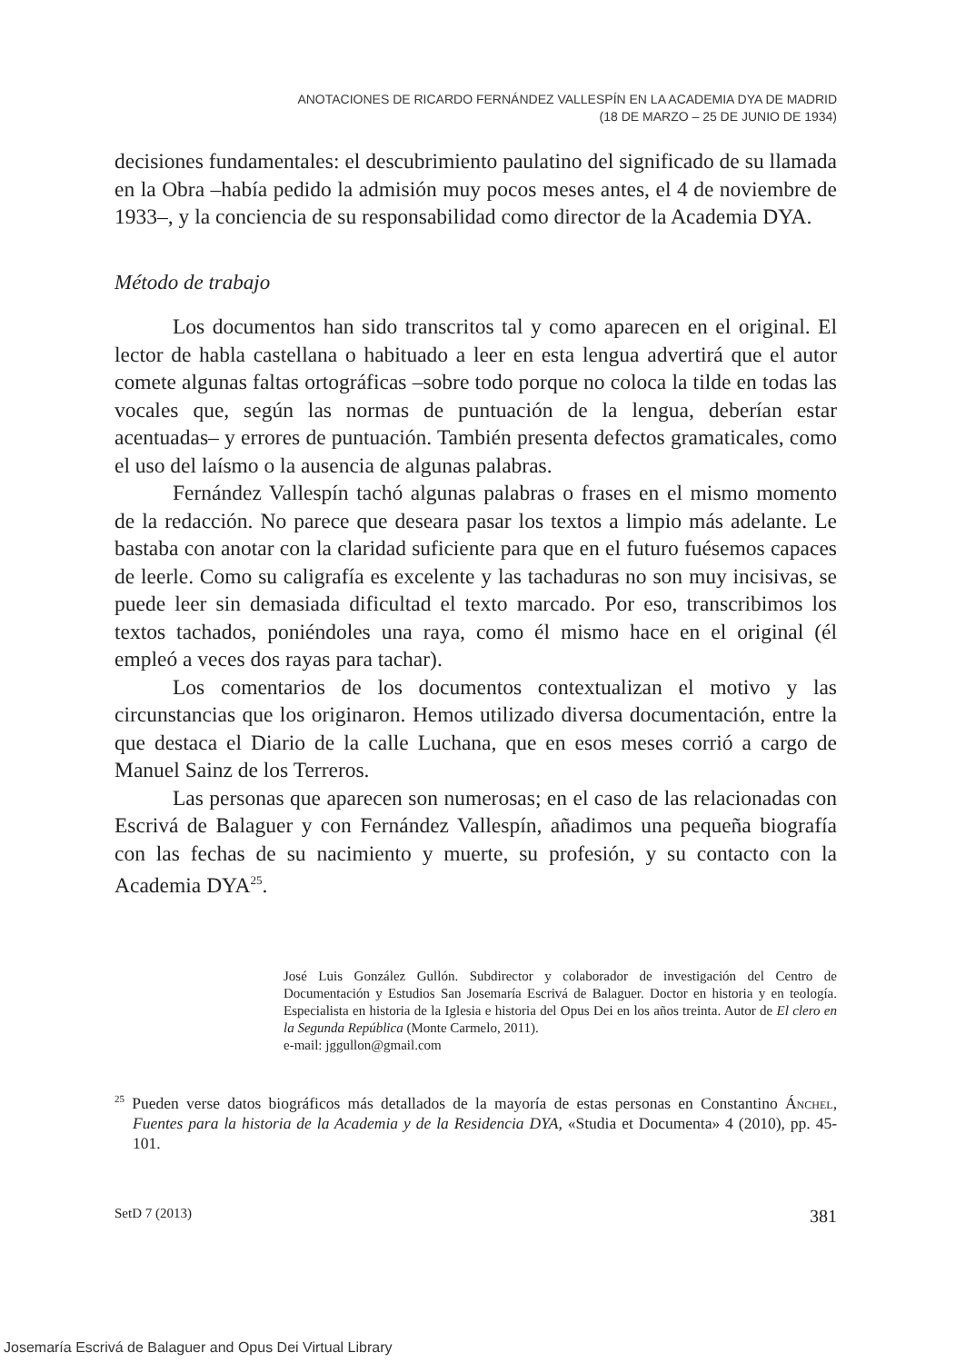ANOTACIONES DE RICARDO FERNÁNDEZ VALLESPÍN EN LA ACADEMIA DYA DE MADRID
(18 DE MARZO – 25 DE JUNIO DE 1934)
decisiones fundamentales: el descubrimiento paulatino del significado de su llamada en la Obra –había pedido la admisión muy pocos meses antes, el 4 de noviembre de 1933–, y la conciencia de su responsabilidad como director de la Academia DYA.
Método de trabajo
Los documentos han sido transcritos tal y como aparecen en el original. El lector de habla castellana o habituado a leer en esta lengua advertirá que el autor comete algunas faltas ortográficas –sobre todo porque no coloca la tilde en todas las vocales que, según las normas de puntuación de la lengua, deberían estar acentuadas– y errores de puntuación. También presenta defectos gramaticales, como el uso del laísmo o la ausencia de algunas palabras.
Fernández Vallespín tachó algunas palabras o frases en el mismo momento de la redacción. No parece que deseara pasar los textos a limpio más adelante. Le bastaba con anotar con la claridad suficiente para que en el futuro fuésemos capaces de leerle. Como su caligrafía es excelente y las tachaduras no son muy incisivas, se puede leer sin demasiada dificultad el texto marcado. Por eso, transcribimos los textos tachados, poniéndoles una raya, como él mismo hace en el original (él empleó a veces dos rayas para tachar).
Los comentarios de los documentos contextualizan el motivo y las circunstancias que los originaron. Hemos utilizado diversa documentación, entre la que destaca el Diario de la calle Luchana, que en esos meses corrió a cargo de Manuel Sainz de los Terreros.
Las personas que aparecen son numerosas; en el caso de las relacionadas con Escrivá de Balaguer y con Fernández Vallespín, añadimos una pequeña biografía con las fechas de su nacimiento y muerte, su profesión, y su contacto con la Academia DYA<sup>25</sup>.
José Luis González Gullón. Subdirector y colaborador de investigación del Centro de Documentación y Estudios San Josemaría Escrivá de Balaguer. Doctor en historia y en teología. Especialista en historia de la Iglesia e historia del Opus Dei en los años treinta. Autor de El clero en la Segunda República (Monte Carmelo, 2011).
e-mail: jggullon@gmail.com
<sup>25</sup> Pueden verse datos biográficos más detallados de la mayoría de estas personas en Constantino Ánchel, Fuentes para la historia de la Academia y de la Residencia DYA, «Studia et Documenta» 4 (2010), pp. 45-101.
SetD 7 (2013) 381
Josemaría Escrivá de Balaguer and Opus Dei Virtual Library